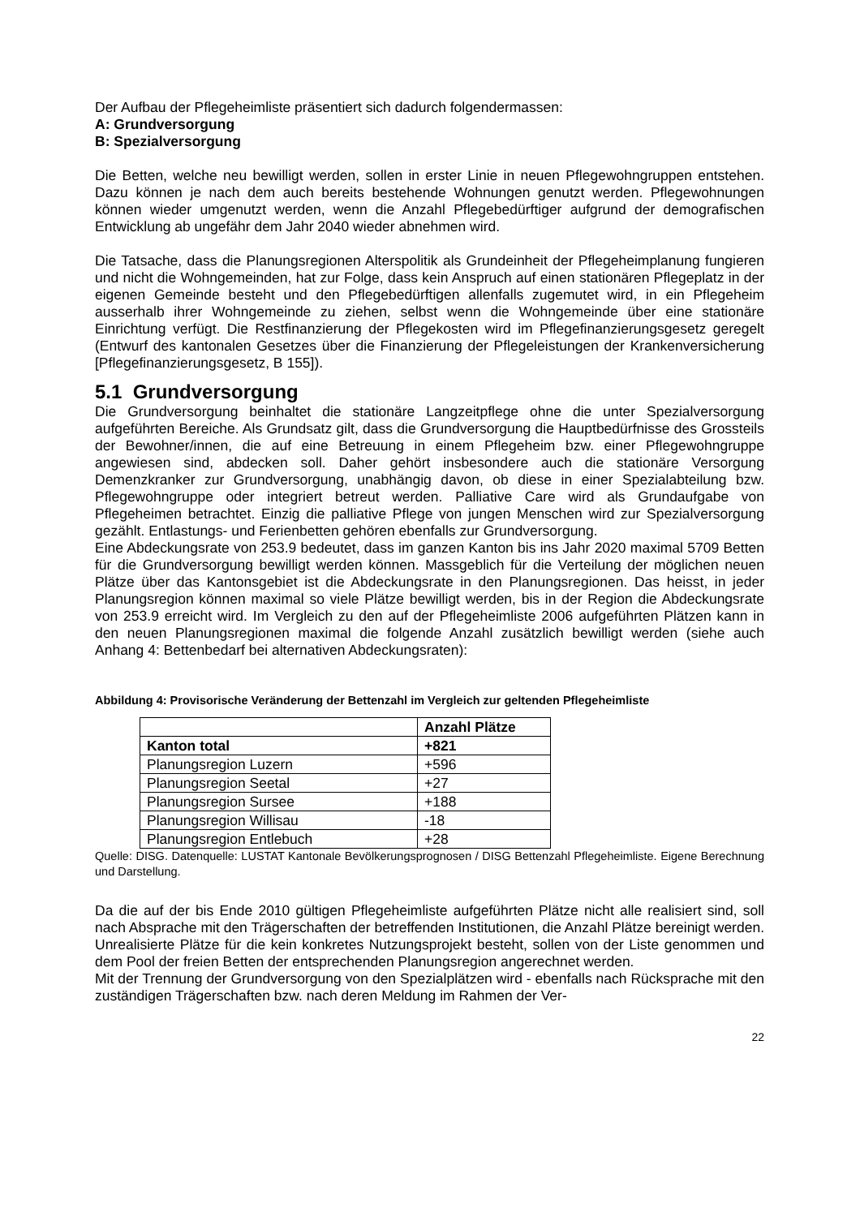Der Aufbau der Pflegeheimliste präsentiert sich dadurch folgendermassen:
A: Grundversorgung
B: Spezialversorgung
Die Betten, welche neu bewilligt werden, sollen in erster Linie in neuen Pflegewohngruppen entstehen. Dazu können je nach dem auch bereits bestehende Wohnungen genutzt werden. Pflegewohnungen können wieder umgenutzt werden, wenn die Anzahl Pflegebedürftiger aufgrund der demografischen Entwicklung ab ungefähr dem Jahr 2040 wieder abnehmen wird.
Die Tatsache, dass die Planungsregionen Alterspolitik als Grundeinheit der Pflegeheimplanung fungieren und nicht die Wohngemeinden, hat zur Folge, dass kein Anspruch auf einen stationären Pflegeplatz in der eigenen Gemeinde besteht und den Pflegebedürftigen allenfalls zugemutet wird, in ein Pflegeheim ausserhalb ihrer Wohngemeinde zu ziehen, selbst wenn die Wohngemeinde über eine stationäre Einrichtung verfügt. Die Restfinanzierung der Pflegekosten wird im Pflegefinanzierungsgesetz geregelt (Entwurf des kantonalen Gesetzes über die Finanzierung der Pflegeleistungen der Krankenversicherung [Pflegefinanzierungsgesetz, B 155]).
5.1 Grundversorgung
Die Grundversorgung beinhaltet die stationäre Langzeitpflege ohne die unter Spezialversorgung aufgeführten Bereiche. Als Grundsatz gilt, dass die Grundversorgung die Hauptbedürfnisse des Grossteils der Bewohner/innen, die auf eine Betreuung in einem Pflegeheim bzw. einer Pflegewohngruppe angewiesen sind, abdecken soll. Daher gehört insbesondere auch die stationäre Versorgung Demenzkranker zur Grundversorgung, unabhängig davon, ob diese in einer Spezialabteilung bzw. Pflegewohngruppe oder integriert betreut werden. Palliative Care wird als Grundaufgabe von Pflegeheimen betrachtet. Einzig die palliative Pflege von jungen Menschen wird zur Spezialversorgung gezählt. Entlastungs- und Ferienbetten gehören ebenfalls zur Grundversorgung.
Eine Abdeckungsrate von 253.9 bedeutet, dass im ganzen Kanton bis ins Jahr 2020 maximal 5709 Betten für die Grundversorgung bewilligt werden können. Massgeblich für die Verteilung der möglichen neuen Plätze über das Kantonsgebiet ist die Abdeckungsrate in den Planungsregionen. Das heisst, in jeder Planungsregion können maximal so viele Plätze bewilligt werden, bis in der Region die Abdeckungsrate von 253.9 erreicht wird. Im Vergleich zu den auf der Pflegeheimliste 2006 aufgeführten Plätzen kann in den neuen Planungsregionen maximal die folgende Anzahl zusätzlich bewilligt werden (siehe auch Anhang 4: Bettenbedarf bei alternativen Abdeckungsraten):
Abbildung 4: Provisorische Veränderung der Bettenzahl im Vergleich zur geltenden Pflegeheimliste
| | Anzahl Plätze |
| --- | --- |
| Kanton total | +821 |
| Planungsregion Luzern | +596 |
| Planungsregion Seetal | +27 |
| Planungsregion Sursee | +188 |
| Planungsregion Willisau | -18 |
| Planungsregion Entlebuch | +28 |
Quelle: DISG. Datenquelle: LUSTAT Kantonale Bevölkerungsprognosen / DISG Bettenzahl Pflegeheimliste. Eigene Berechnung und Darstellung.
Da die auf der bis Ende 2010 gültigen Pflegeheimliste aufgeführten Plätze nicht alle realisiert sind, soll nach Absprache mit den Trägerschaften der betreffenden Institutionen, die Anzahl Plätze bereinigt werden. Unrealisierte Plätze für die kein konkretes Nutzungsprojekt besteht, sollen von der Liste genommen und dem Pool der freien Betten der entsprechenden Planungsregion angerechnet werden.
Mit der Trennung der Grundversorgung von den Spezialplätzen wird - ebenfalls nach Rücksprache mit den zuständigen Trägerschaften bzw. nach deren Meldung im Rahmen der Ver-
22